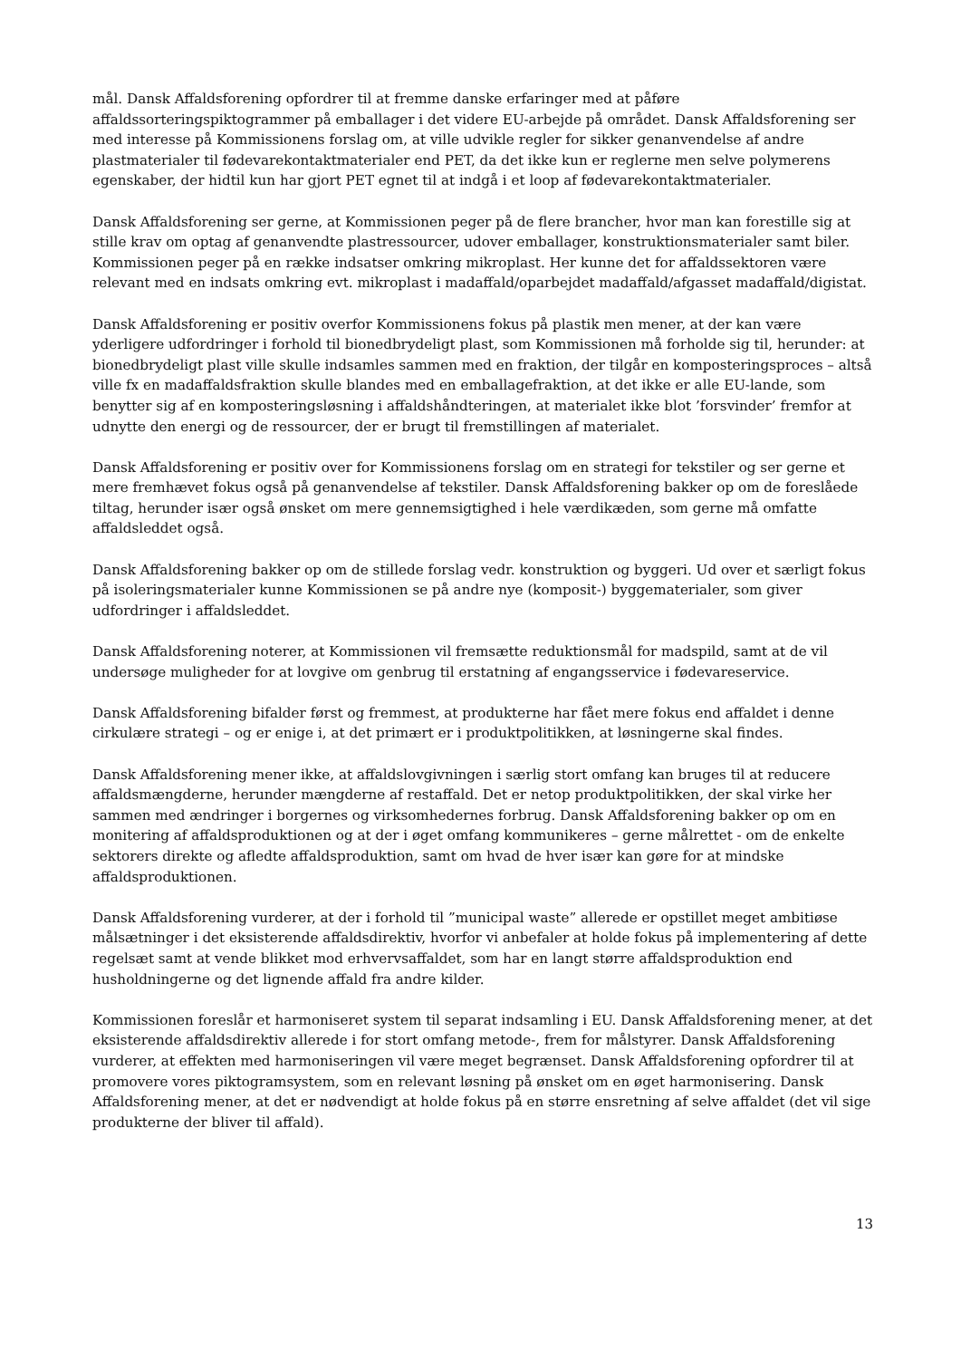mål. Dansk Affaldsforening opfordrer til at fremme danske erfaringer med at påføre affaldssorteringspiktogrammer på emballager i det videre EU-arbejde på området. Dansk Affaldsforening ser med interesse på Kommissionens forslag om, at ville udvikle regler for sikker genanvendelse af andre plastmaterialer til fødevarekontaktmaterialer end PET, da det ikke kun er reglerne men selve polymerens egenskaber, der hidtil kun har gjort PET egnet til at indgå i et loop af fødevarekontaktmaterialer.
Dansk Affaldsforening ser gerne, at Kommissionen peger på de flere brancher, hvor man kan forestille sig at stille krav om optag af genanvendte plastressourcer, udover emballager, konstruktionsmaterialer samt biler. Kommissionen peger på en række indsatser omkring mikroplast. Her kunne det for affaldssektoren være relevant med en indsats omkring evt. mikroplast i madaffald/oparbejdet madaffald/afgasset madaffald/digistat.
Dansk Affaldsforening er positiv overfor Kommissionens fokus på plastik men mener, at der kan være yderligere udfordringer i forhold til bionedbrydeligt plast, som Kommissionen må forholde sig til, herunder: at bionedbrydeligt plast ville skulle indsamles sammen med en fraktion, der tilgår en komposteringsproces – altså ville fx en madaffaldsfraktion skulle blandes med en emballagefraktion, at det ikke er alle EU-lande, som benytter sig af en komposteringsløsning i affaldshåndteringen, at materialet ikke blot ’forsvinder’ fremfor at udnytte den energi og de ressourcer, der er brugt til fremstillingen af materialet.
Dansk Affaldsforening er positiv over for Kommissionens forslag om en strategi for tekstiler og ser gerne et mere fremhævet fokus også på genanvendelse af tekstiler. Dansk Affaldsforening bakker op om de foreslåede tiltag, herunder især også ønsket om mere gennemsigtighed i hele værdikæden, som gerne må omfatte affaldsleddet også.
Dansk Affaldsforening bakker op om de stillede forslag vedr. konstruktion og byggeri. Ud over et særligt fokus på isoleringsmaterialer kunne Kommissionen se på andre nye (komposit-) byggematerialer, som giver udfordringer i affaldsleddet.
Dansk Affaldsforening noterer, at Kommissionen vil fremsætte reduktionsmål for madspild, samt at de vil undersøge muligheder for at lovgive om genbrug til erstatning af engangsservice i fødevareservice.
Dansk Affaldsforening bifalder først og fremmest, at produkterne har fået mere fokus end affaldet i denne cirkulære strategi – og er enige i, at det primært er i produktpolitikken, at løsningerne skal findes.
Dansk Affaldsforening mener ikke, at affaldslovgivningen i særlig stort omfang kan bruges til at reducere affaldsmængderne, herunder mængderne af restaffald. Det er netop produktpolitikken, der skal virke her sammen med ændringer i borgernes og virksomhedernes forbrug. Dansk Affaldsforening bakker op om en monitering af affaldsproduktionen og at der i øget omfang kommunikeres – gerne målrettet - om de enkelte sektorers direkte og afledte affaldsproduktion, samt om hvad de hver især kan gøre for at mindske affaldsproduktionen.
Dansk Affaldsforening vurderer, at der i forhold til ”municipal waste” allerede er opstillet meget ambitiøse målsætninger i det eksisterende affaldsdirektiv, hvorfor vi anbefaler at holde fokus på implementering af dette regelsæt samt at vende blikket mod erhvervsaffaldet, som har en langt større affaldsproduktion end husholdningerne og det lignende affald fra andre kilder.
Kommissionen foreslår et harmoniseret system til separat indsamling i EU. Dansk Affaldsforening mener, at det eksisterende affaldsdirektiv allerede i for stort omfang metode-, frem for målstyrer. Dansk Affaldsforening vurderer, at effekten med harmoniseringen vil være meget begrænset. Dansk Affaldsforening opfordrer til at promovere vores piktogramsystem, som en relevant løsning på ønsket om en øget harmonisering. Dansk Affaldsforening mener, at det er nødvendigt at holde fokus på en større ensretning af selve affaldet (det vil sige produkterne der bliver til affald).
13